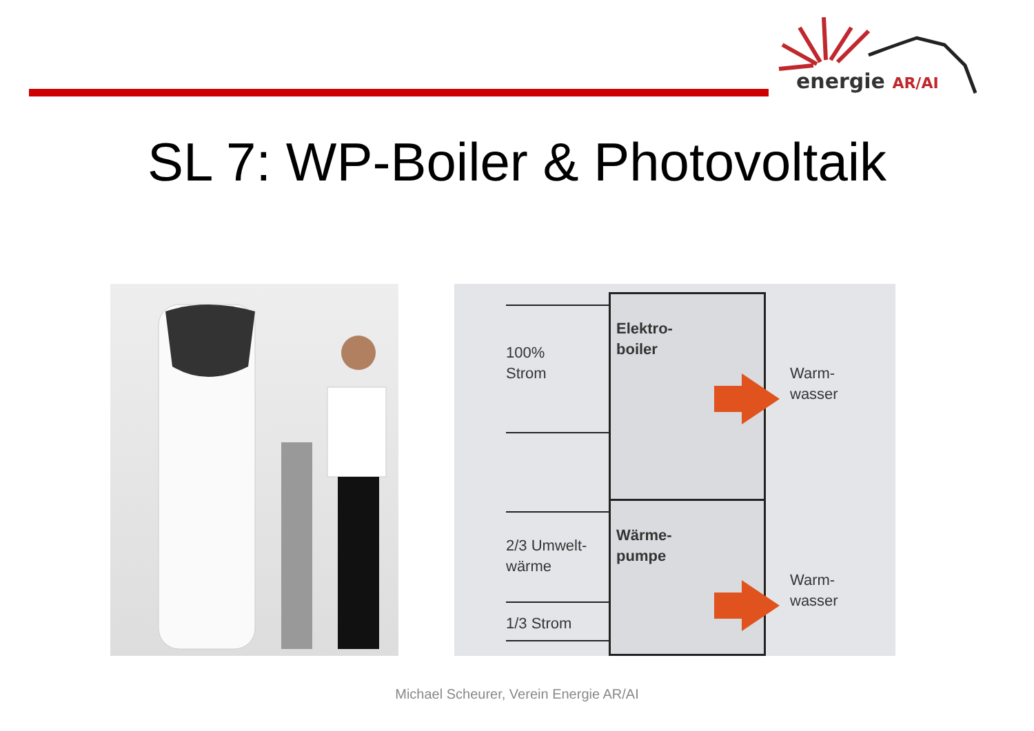energie AR/AI
SL 7: WP-Boiler & Photovoltaik
100%
Strom
Elektro-
boiler
Warm-
wasser
2/3 Umwelt-
wärme
1/3 Strom
Wärme-
pumpe
Warm-
wasser
Michael Scheurer, Verein Energie AR/AI